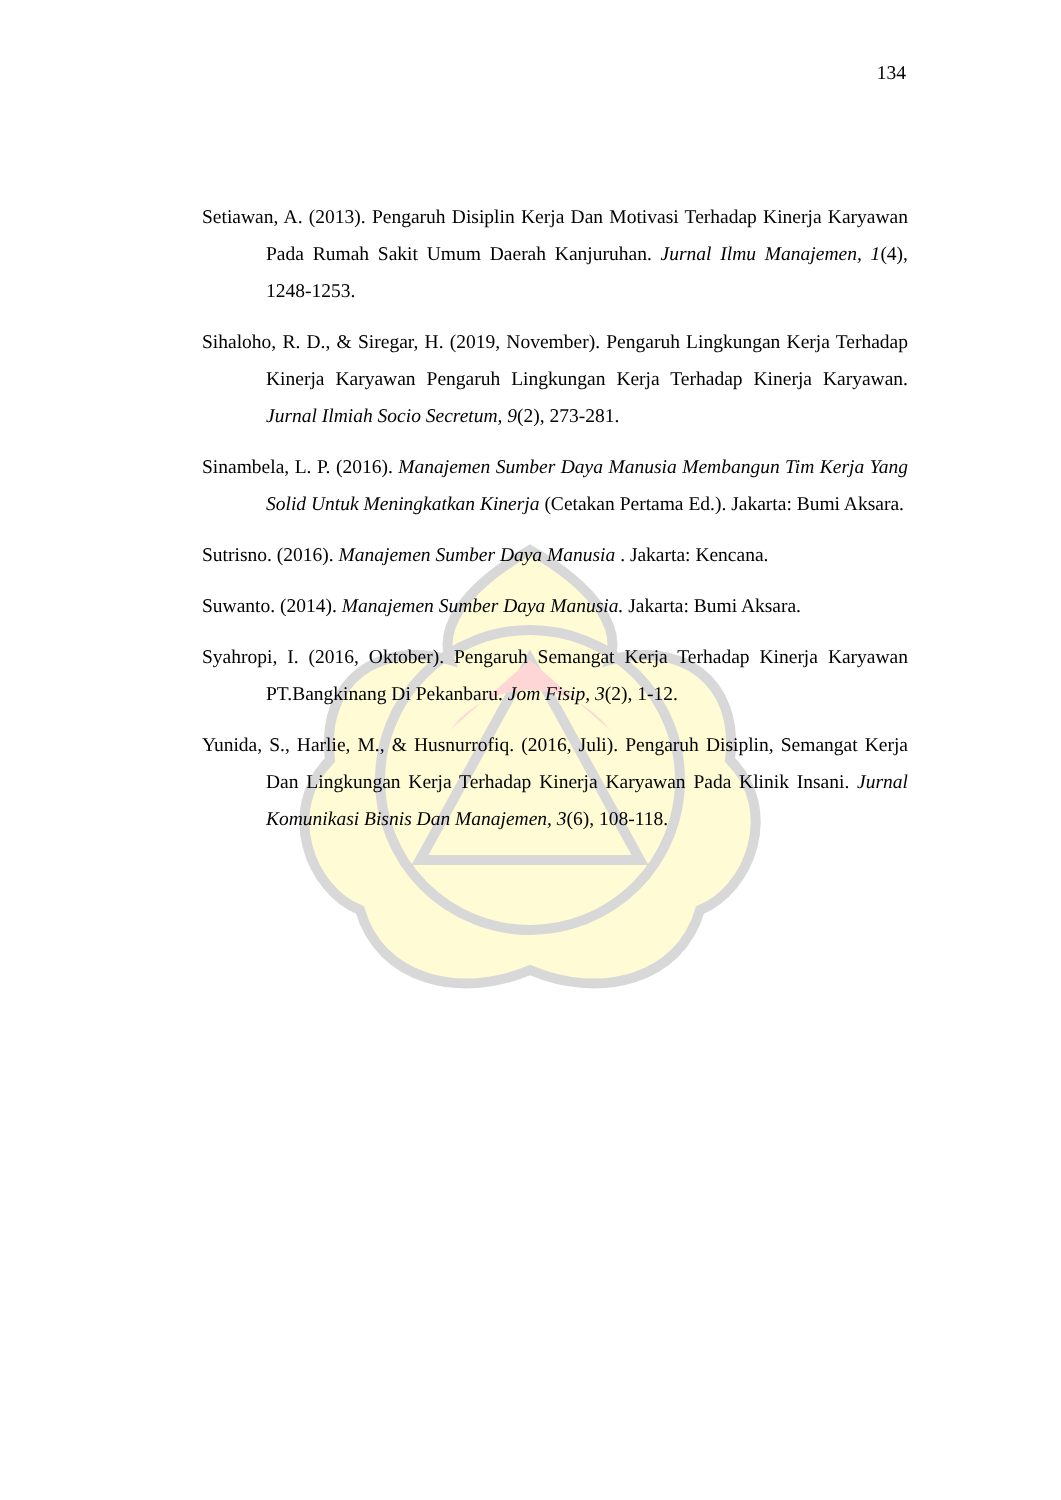134
Setiawan, A. (2013). Pengaruh Disiplin Kerja Dan Motivasi Terhadap Kinerja Karyawan Pada Rumah Sakit Umum Daerah Kanjuruhan. Jurnal Ilmu Manajemen, 1(4), 1248-1253.
Sihaloho, R. D., & Siregar, H. (2019, November). Pengaruh Lingkungan Kerja Terhadap Kinerja Karyawan Pengaruh Lingkungan Kerja Terhadap Kinerja Karyawan. Jurnal Ilmiah Socio Secretum, 9(2), 273-281.
Sinambela, L. P. (2016). Manajemen Sumber Daya Manusia Membangun Tim Kerja Yang Solid Untuk Meningkatkan Kinerja (Cetakan Pertama Ed.). Jakarta: Bumi Aksara.
Sutrisno. (2016). Manajemen Sumber Daya Manusia . Jakarta: Kencana.
Suwanto. (2014). Manajemen Sumber Daya Manusia. Jakarta: Bumi Aksara.
Syahropi, I. (2016, Oktober). Pengaruh Semangat Kerja Terhadap Kinerja Karyawan PT.Bangkinang Di Pekanbaru. Jom Fisip, 3(2), 1-12.
Yunida, S., Harlie, M., & Husnurrofiq. (2016, Juli). Pengaruh Disiplin, Semangat Kerja Dan Lingkungan Kerja Terhadap Kinerja Karyawan Pada Klinik Insani. Jurnal Komunikasi Bisnis Dan Manajemen, 3(6), 108-118.